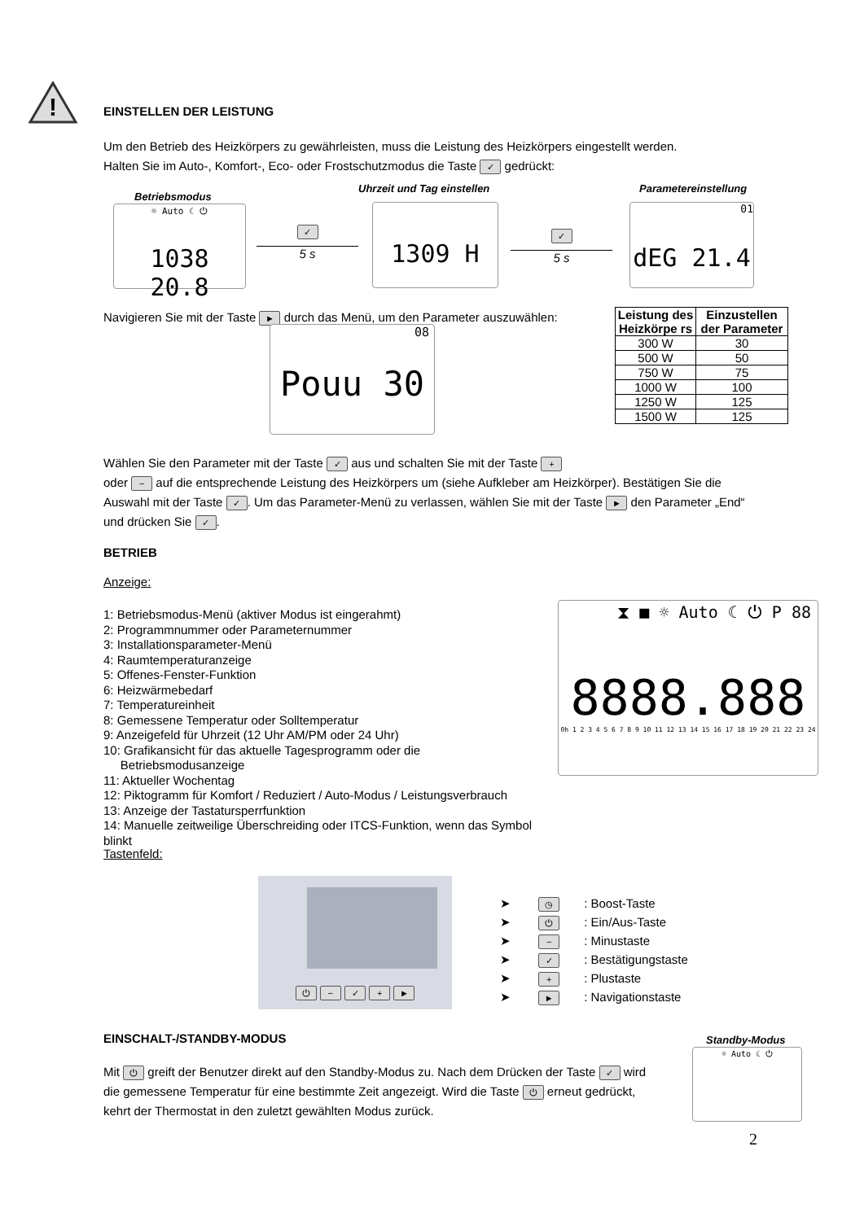!
EINSTELLEN DER LEISTUNG
Um den Betrieb des Heizkörpers zu gewährleisten, muss die Leistung des Heizkörpers eingestellt werden.
Halten Sie im Auto-, Komfort-, Eco- oder Frostschutzmodus die Taste ✓ gedrückt:
Betriebsmodus
Uhrzeit und Tag einstellen Parametereinstellung
☼ Auto ☾ ⏻
1038 20.8
✓
5 s
1309 H
✓
5 s
01
dEG 21.4
Navigieren Sie mit der Taste ► durch das Menü, um den Parameter auszuwählen:
08
Pouu 30
| Leistung des Heizkörpe rs | Einzustellen der Parameter |
| --- | --- |
| 300 W | 30 |
| 500 W | 50 |
| 750 W | 75 |
| 1000 W | 100 |
| 1250 W | 125 |
| 1500 W | 125 |
Wählen Sie den Parameter mit der Taste ✓ aus und schalten Sie mit der Taste +
oder − auf die entsprechende Leistung des Heizkörpers um (siehe Aufkleber am Heizkörper). Bestätigen Sie die Auswahl mit der Taste ✓. Um das Parameter-Menü zu verlassen, wählen Sie mit der Taste ► den Parameter „End“ und drücken Sie ✓.
BETRIEB
Anzeige:
1: Betriebsmodus-Menü (aktiver Modus ist eingerahmt)
2: Programmnummer oder Parameternummer
3: Installationsparameter-Menü
4: Raumtemperaturanzeige
5: Offenes-Fenster-Funktion
6: Heizwärmebedarf
7: Temperatureinheit
8: Gemessene Temperatur oder Solltemperatur
9: Anzeigefeld für Uhrzeit (12 Uhr AM/PM oder 24 Uhr)
10: Grafikansicht für das aktuelle Tagesprogramm oder die
Betriebsmodusanzeige
11: Aktueller Wochentag
12: Piktogramm für Komfort / Reduziert / Auto-Modus / Leistungsverbrauch
13: Anzeige der Tastatursperrfunktion
14: Manuelle zeitweilige Überschreiding oder ITCS-Funktion, wenn das Symbol blinkt
⧗ ■ ☼ Auto ☾ ⏻ P 88
8888.888
0h 1 2 3 4 5 6 7 8 9 10 11 12 13 14 15 16 17 18 19 20 21 22 23 24
Tastenfeld:
⏻ − ✓ + ►
➤ ◷: Boost-Taste
➤ ⏻: Ein/Aus-Taste
➤ −: Minustaste
➤ ✓: Bestätigungstaste
➤ +: Plustaste
➤ ►: Navigationstaste
EINSCHALT-/STANDBY-MODUS Standby-Modus
☼ Auto ☾ ⏻
Mit ⏻ greift der Benutzer direkt auf den Standby-Modus zu. Nach dem Drücken der Taste ✓ wird die gemessene Temperatur für eine bestimmte Zeit angezeigt. Wird die Taste ⏻ erneut gedrückt, kehrt der Thermostat in den zuletzt gewählten Modus zurück.
2